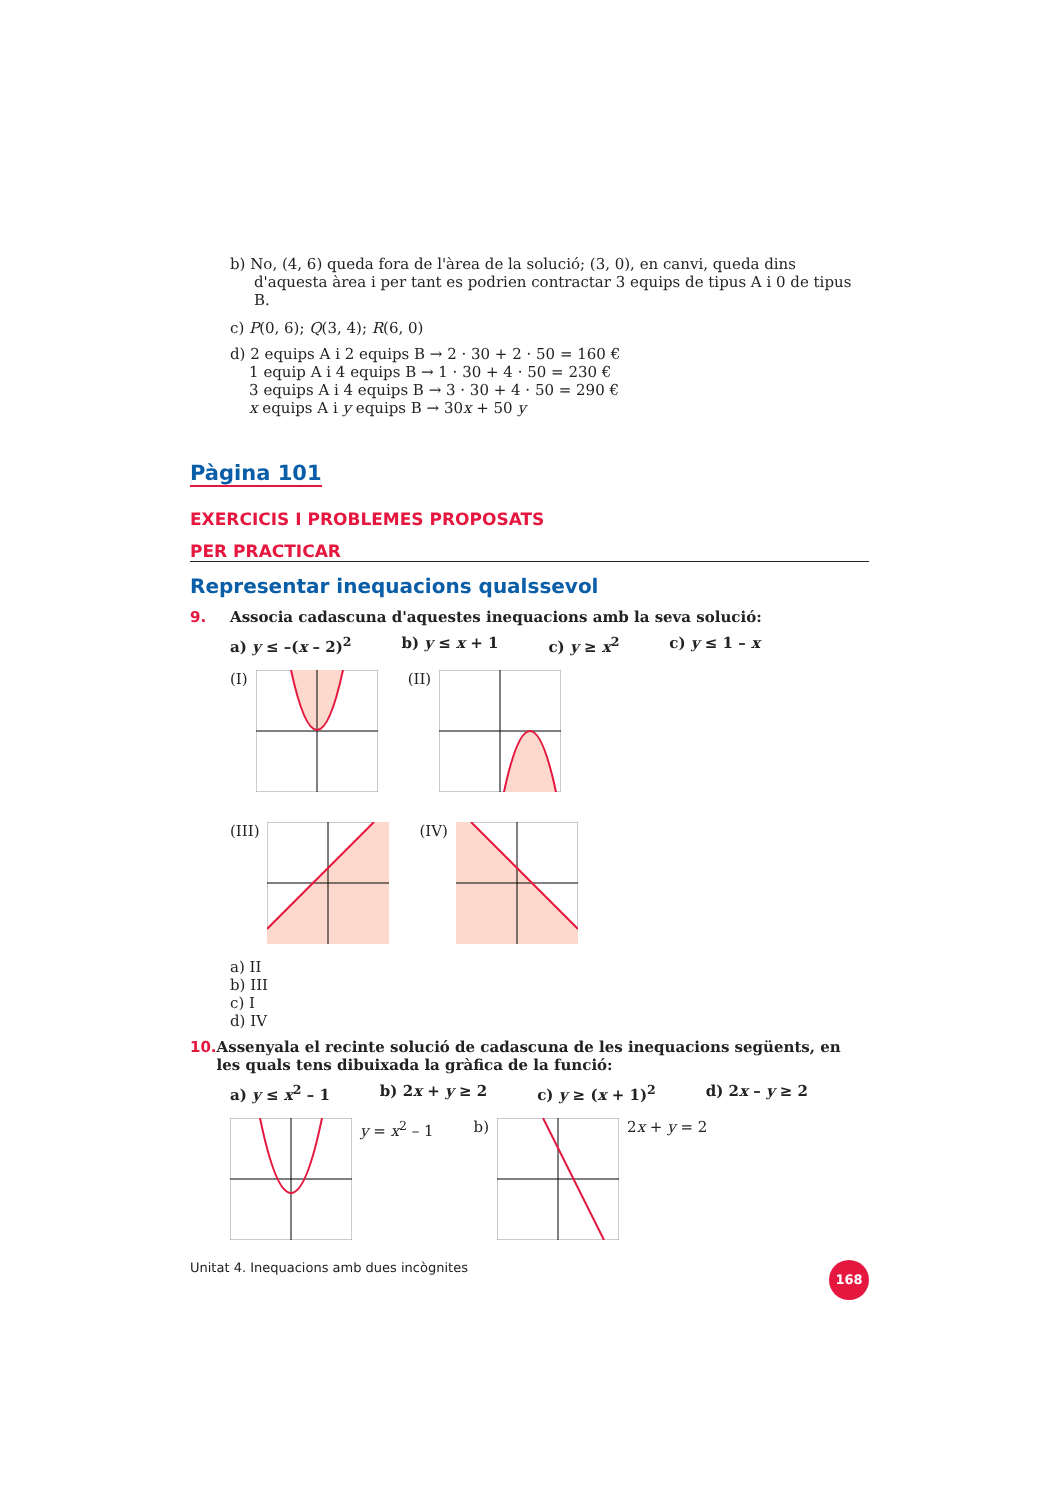b) No, (4, 6) queda fora de l'àrea de la solució; (3, 0), en canvi, queda dins d'aquesta àrea i per tant es podrien contractar 3 equips de tipus A i 0 de tipus B.
c) P(0, 6); Q(3, 4); R(6, 0)
d) 2 equips A i 2 equips B → 2 · 30 + 2 · 50 = 160 €
1 equip A i 4 equips B → 1 · 30 + 4 · 50 = 230 €
3 equips A i 4 equips B → 3 · 30 + 4 · 50 = 290 €
x equips A i y equips B → 30x + 50 y
Pàgina 101
EXERCICIS I PROBLEMES PROPOSATS
PER PRACTICAR
Representar inequacions qualssevol
9. Associa cadascuna d'aquestes inequacions amb la seva solució:
a) y ≤ –(x – 2)<sup>2</sup> b) y ≤ x + 1 c) y ≥ x<sup>2</sup> c) y ≤ 1 – x
(I)
(II)
(III)
(IV)
a) II
b) III
c) I
d) IV
10. Assenyala el recinte solució de cadascuna de les inequacions següents, en les quals tens dibuixada la gràfica de la funció:
a) y ≤ x<sup>2</sup> – 1 b) 2x + y ≥ 2 c) y ≥ (x + 1)<sup>2</sup> d) 2x – y ≥ 2
y = x<sup>2</sup> – 1 b) 2x + y = 2
Unitat 4. Inequacions amb dues incògnites 168